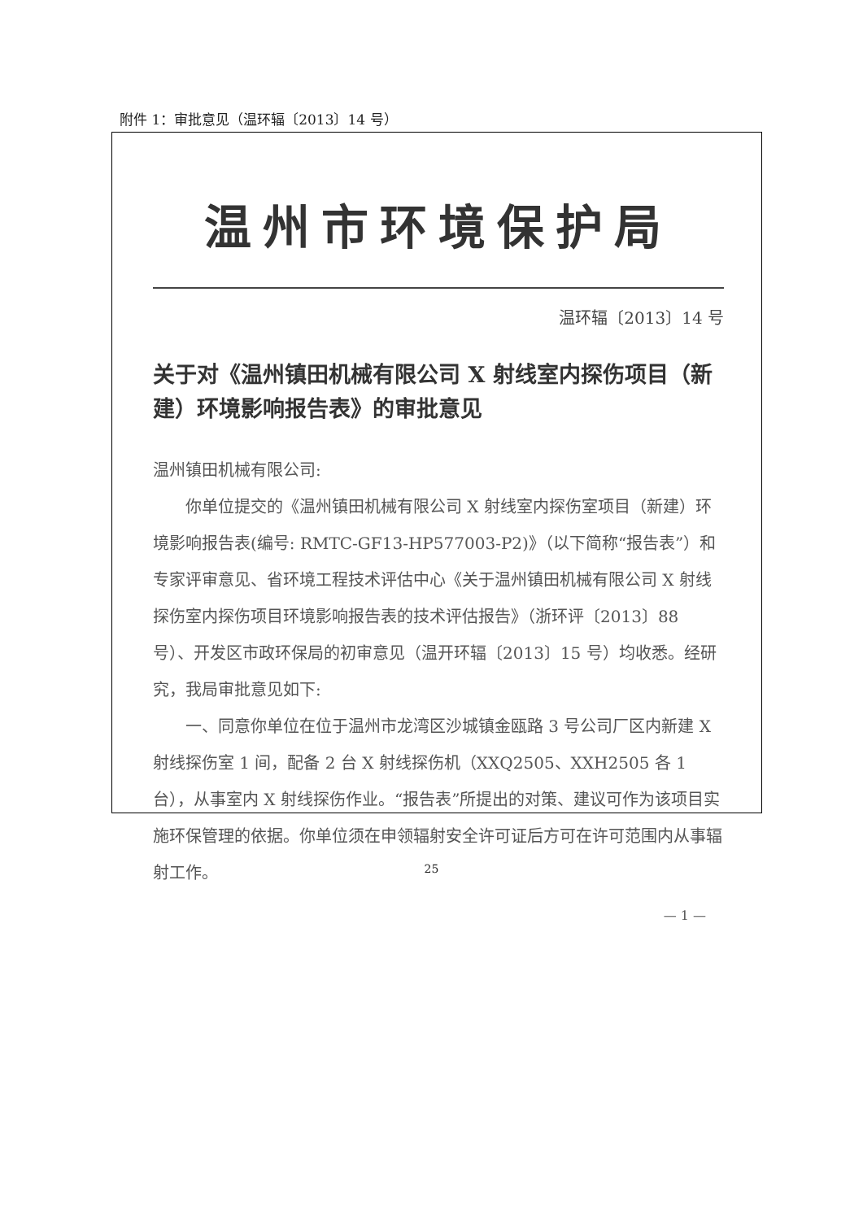附件 1：审批意见（温环辐〔2013〕14 号）
温州市环境保护局
温环辐〔2013〕14 号
关于对《温州镇田机械有限公司 X 射线室内探伤项目（新建）环境影响报告表》的审批意见
温州镇田机械有限公司:
你单位提交的《温州镇田机械有限公司 X 射线室内探伤室项目（新建）环境影响报告表(编号: RMTC-GF13-HP577003-P2)》（以下简称“报告表”）和专家评审意见、省环境工程技术评估中心《关于温州镇田机械有限公司 X 射线探伤室内探伤项目环境影响报告表的技术评估报告》（浙环评〔2013〕88 号）、开发区市政环保局的初审意见（温开环辐〔2013〕15 号）均收悉。经研究，我局审批意见如下:
一、同意你单位在位于温州市龙湾区沙城镇金瓯路 3 号公司厂区内新建 X 射线探伤室 1 间，配备 2 台 X 射线探伤机（XXQ2505、XXH2505 各 1 台），从事室内 X 射线探伤作业。“报告表”所提出的对策、建议可作为该项目实施环保管理的依据。你单位须在申领辐射安全许可证后方可在许可范围内从事辐射工作。
— 1 —
25